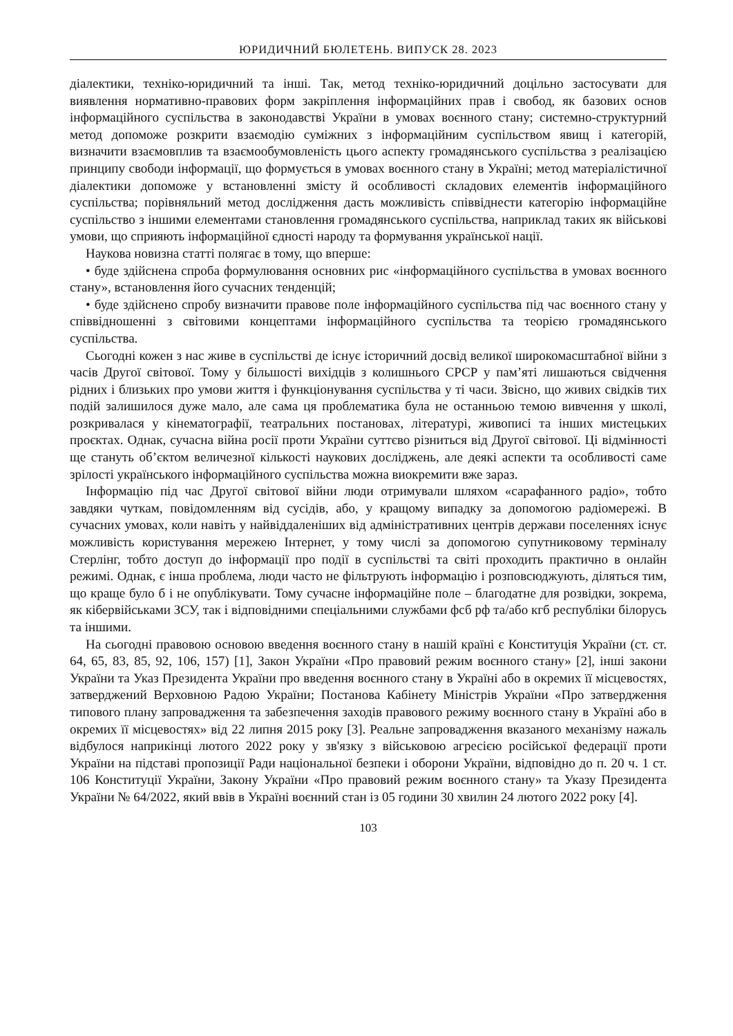ЮРИДИЧНИЙ БЮЛЕТЕНЬ. ВИПУСК 28. 2023
діалектики, техніко-юридичний та інші. Так, метод техніко-юридичний доцільно застосувати для виявлення нормативно-правових форм закріплення інформаційних прав і свобод, як базових основ інформаційного суспільства в законодавстві України в умовах воєнного стану; системно-структурний метод допоможе розкрити взаємодію суміжних з інформаційним суспільством явищ і категорій, визначити взаємовплив та взаємообумовленість цього аспекту громадянського суспільства з реалізацією принципу свободи інформації, що формується в умовах воєнного стану в Україні; метод матеріалістичної діалектики допоможе у встановленні змісту й особливості складових елементів інформаційного суспільства; порівняльний метод дослідження дасть можливість співвіднести категорію інформаційне суспільство з іншими елементами становлення громадянського суспільства, наприклад таких як військові умови, що сприяють інформаційної єдності народу та формування української нації.
Наукова новизна статті полягає в тому, що вперше:
• буде здійснена спроба формулювання основних рис «інформаційного суспільства в умовах воєнного стану», встановлення його сучасних тенденцій;
• буде здійснено спробу визначити правове поле інформаційного суспільства під час воєнного стану у співвідношенні з світовими концептами інформаційного суспільства та теорією громадянського суспільства.
Сьогодні кожен з нас живе в суспільстві де існує історичний досвід великої широкомасштабної війни з часів Другої світової. Тому у більшості вихідців з колишнього СРСР у пам’яті лишаються свідчення рідних і близьких про умови життя і функціонування суспільства у ті часи. Звісно, що живих свідків тих подій залишилося дуже мало, але сама ця проблематика була не останньою темою вивчення у школі, розкривалася у кінематографії, театральних постановах, літературі, живописі та інших мистецьких проєктах. Однак, сучасна війна росії проти України суттєво різниться від Другої світової. Ці відмінності ще стануть об’єктом величезної кількості наукових досліджень, але деякі аспекти та особливості саме зрілості українського інформаційного суспільства можна виокремити вже зараз.
Інформацію під час Другої світової війни люди отримували шляхом «сарафанного радіо», тобто завдяки чуткам, повідомленням від сусідів, або, у кращому випадку за допомогою радіомережі. В сучасних умовах, коли навіть у найвіддаленіших від адміністративних центрів держави поселеннях існує можливість користування мережею Інтернет, у тому числі за допомогою супутниковому терміналу Стерлінг, тобто доступ до інформації про події в суспільстві та світі проходить практично в онлайн режимі. Однак, є інша проблема, люди часто не фільтрують інформацію і розповсюджують, діляться тим, що краще було б і не опублікувати. Тому сучасне інформаційне поле – благодатне для розвідки, зокрема, як кібервійськами ЗСУ, так і відповідними спеціальними службами фсб рф та/або кгб республіки білорусь та іншими.
На сьогодні правовою основою введення воєнного стану в нашій країні є Конституція України (ст. ст. 64, 65, 83, 85, 92, 106, 157) [1], Закон України «Про правовий режим воєнного стану» [2], інші закони України та Указ Президента України про введення воєнного стану в Україні або в окремих її місцевостях, затверджений Верховною Радою України; Постанова Кабінету Міністрів України «Про затвердження типового плану запровадження та забезпечення заходів правового режиму воєнного стану в Україні або в окремих її місцевостях» від 22 липня 2015 року [3]. Реальне запровадження вказаного механізму нажаль відбулося наприкінці лютого 2022 року у зв'язку з військовою агресією російської федерації проти України на підставі пропозиції Ради національної безпеки і оборони України, відповідно до п. 20 ч. 1 ст. 106 Конституції України, Закону України «Про правовий режим воєнного стану» та Указу Президента України № 64/2022, який ввів в Україні воєнний стан із 05 години 30 хвилин 24 лютого 2022 року [4].
103